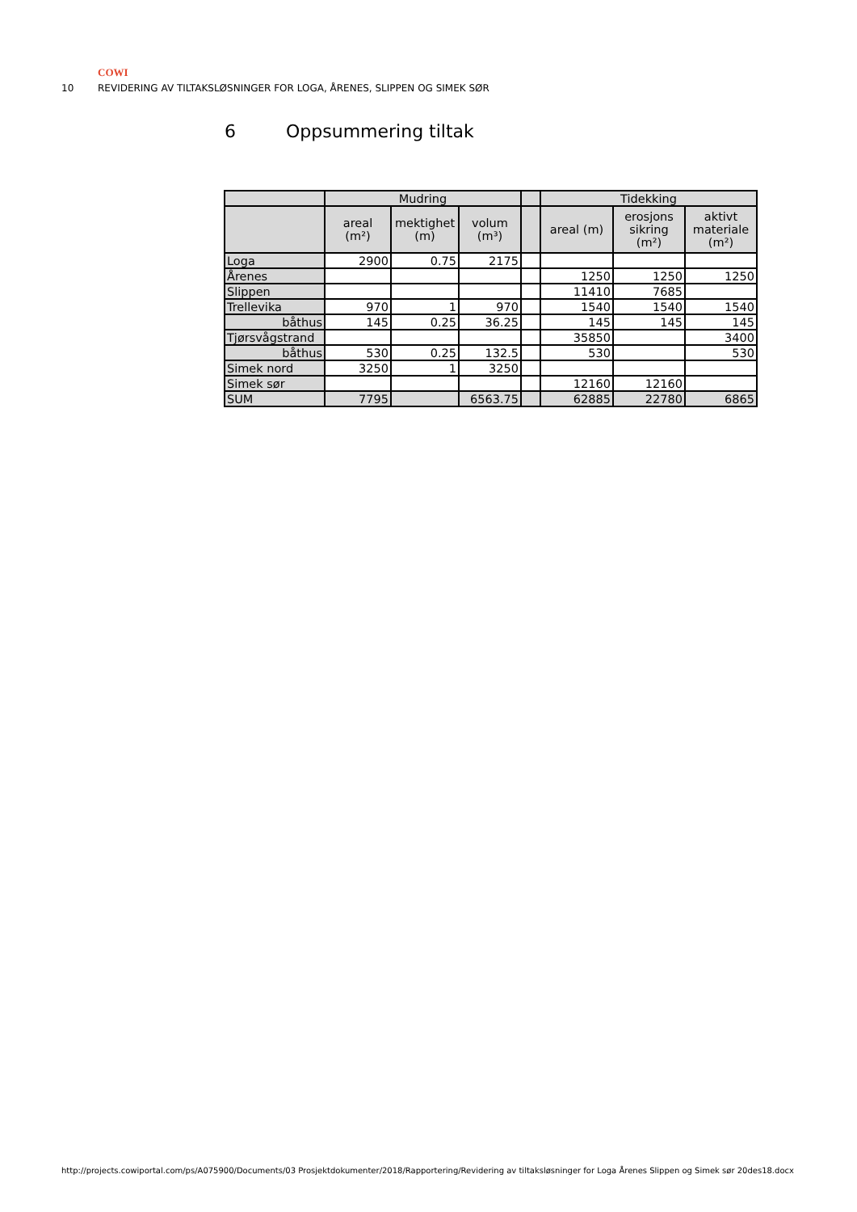COWI
10 REVIDERING AV TILTAKSLØSNINGER FOR LOGA, ÅRENES, SLIPPEN OG SIMEK SØR
6 Oppsummering tiltak
| | Mudring | | | | Tidekking | | |
| | areal (m²) | mektighet (m) | volum (m³) | | areal (m) | erosjons sikring (m²) | aktivt materiale (m²) |
| Loga | 2900 | 0.75 | 2175 | | | | |
| Årenes | | | | | 1250 | 1250 | 1250 |
| Slippen | | | | | 11410 | 7685 | |
| Trellevika | 970 | 1 | 970 | | 1540 | 1540 | 1540 |
| båthus | 145 | 0.25 | 36.25 | | 145 | 145 | 145 |
| Tjørsvågstrand | | | | | 35850 | | 3400 |
| båthus | 530 | 0.25 | 132.5 | | 530 | | 530 |
| Simek nord | 3250 | 1 | 3250 | | | | |
| Simek sør | | | | | 12160 | 12160 | |
| SUM | 7795 | | 6563.75 | | 62885 | 22780 | 6865 |
http://projects.cowiportal.com/ps/A075900/Documents/03 Prosjektdokumenter/2018/Rapportering/Revidering av tiltaksløsninger for Loga Årenes Slippen og Simek sør 20des18.docx